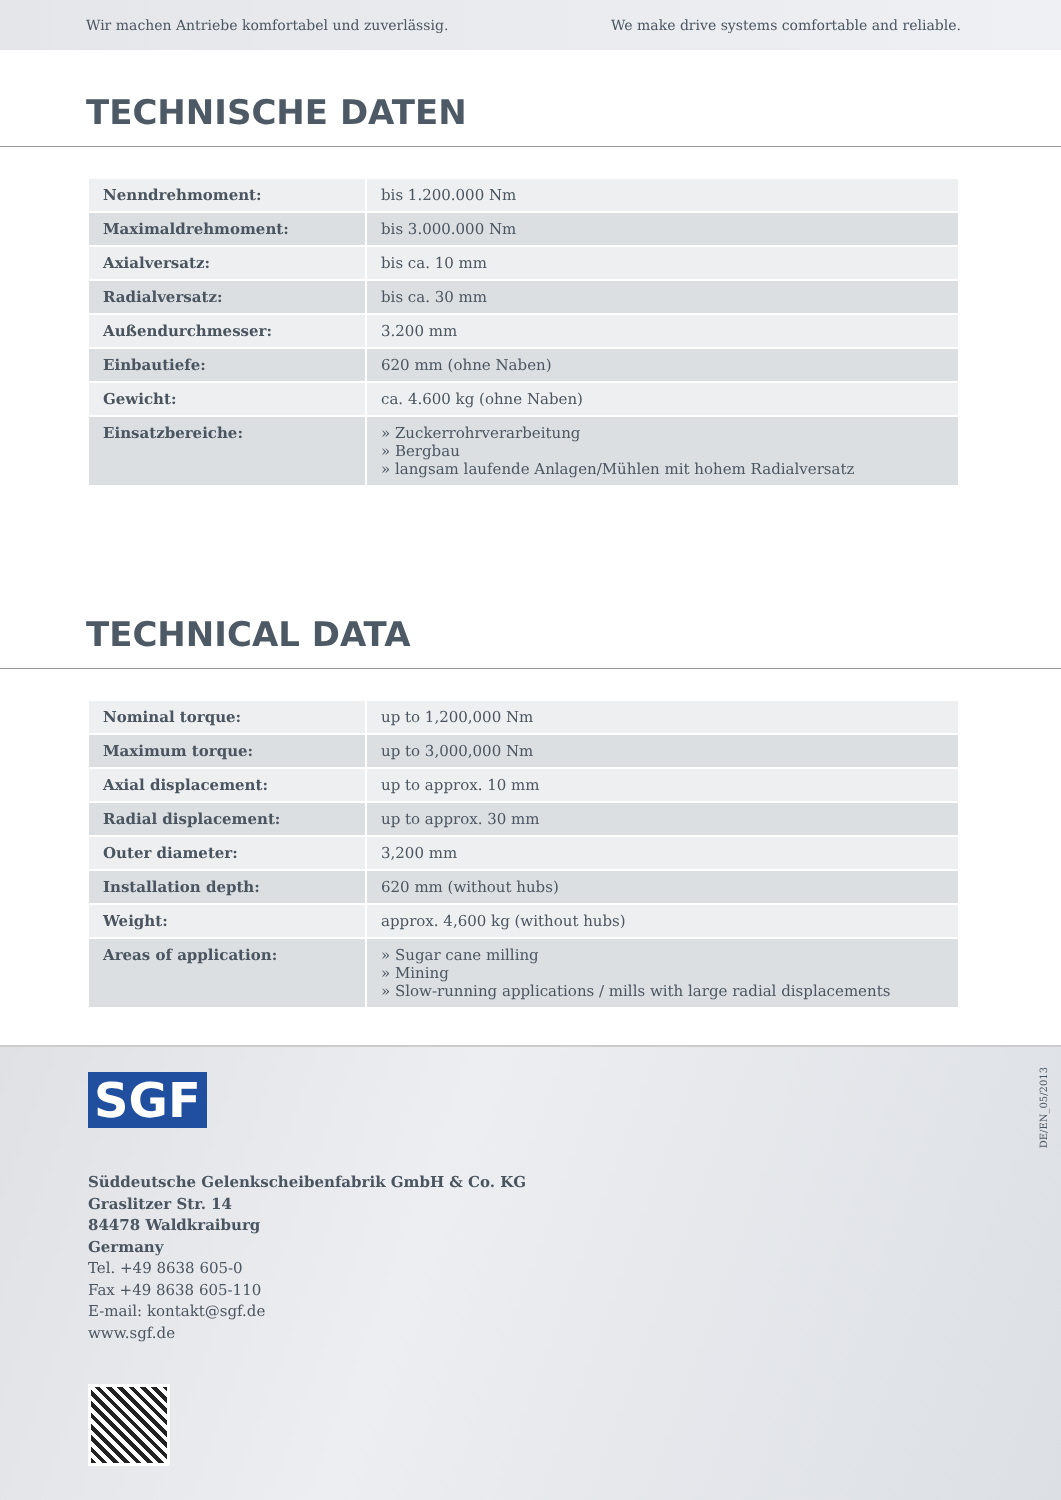Wir machen Antriebe komfortabel und zuverlässig. We make drive systems comfortable and reliable.
TECHNISCHE DATEN
| Nenndrehmoment: | bis 1.200.000 Nm |
| Maximaldrehmoment: | bis 3.000.000 Nm |
| Axialversatz: | bis ca. 10 mm |
| Radialversatz: | bis ca. 30 mm |
| Außendurchmesser: | 3.200 mm |
| Einbautiefe: | 620 mm (ohne Naben) |
| Gewicht: | ca. 4.600 kg (ohne Naben) |
| Einsatzbereiche: | » Zuckerrohrverarbeitung » Bergbau » langsam laufende Anlagen/Mühlen mit hohem Radialversatz |
TECHNICAL DATA
| Nominal torque: | up to 1,200,000 Nm |
| Maximum torque: | up to 3,000,000 Nm |
| Axial displacement: | up to approx. 10 mm |
| Radial displacement: | up to approx. 30 mm |
| Outer diameter: | 3,200 mm |
| Installation depth: | 620 mm (without hubs) |
| Weight: | approx. 4,600 kg (without hubs) |
| Areas of application: | » Sugar cane milling » Mining » Slow-running applications / mills with large radial displacements |
SGF
DE/EN_05/2013
Süddeutsche Gelenkscheibenfabrik GmbH & Co. KG
Graslitzer Str. 14
84478 Waldkraiburg
Germany
Tel. +49 8638 605-0
Fax +49 8638 605-110
E-mail: kontakt@sgf.de
www.sgf.de